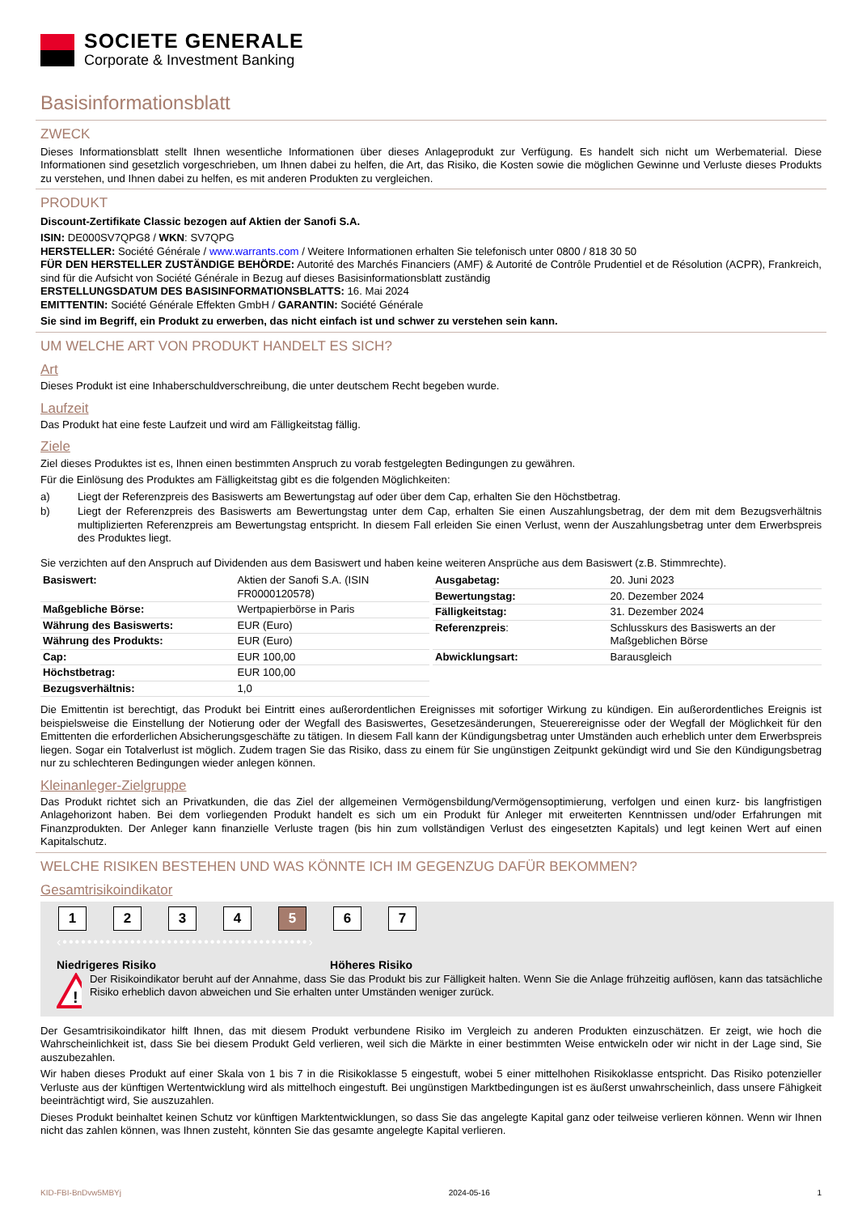SOCIETE GENERALE
Corporate & Investment Banking
Basisinformationsblatt
ZWECK
Dieses Informationsblatt stellt Ihnen wesentliche Informationen über dieses Anlageprodukt zur Verfügung. Es handelt sich nicht um Werbematerial. Diese Informationen sind gesetzlich vorgeschrieben, um Ihnen dabei zu helfen, die Art, das Risiko, die Kosten sowie die möglichen Gewinne und Verluste dieses Produkts zu verstehen, und Ihnen dabei zu helfen, es mit anderen Produkten zu vergleichen.
PRODUKT
Discount-Zertifikate Classic bezogen auf Aktien der Sanofi S.A.
ISIN: DE000SV7QPG8 / WKN: SV7QPG
HERSTELLER: Société Générale / www.warrants.com / Weitere Informationen erhalten Sie telefonisch unter 0800 / 818 30 50
FÜR DEN HERSTELLER ZUSTÄNDIGE BEHÖRDE: Autorité des Marchés Financiers (AMF) & Autorité de Contrôle Prudentiel et de Résolution (ACPR), Frankreich, sind für die Aufsicht von Société Générale in Bezug auf dieses Basisinformationsblatt zuständig
ERSTELLUNGSDATUM DES BASISINFORMATIONSBLATTS: 16. Mai 2024
EMITTENTIN: Société Générale Effekten GmbH / GARANTIN: Société Générale
Sie sind im Begriff, ein Produkt zu erwerben, das nicht einfach ist und schwer zu verstehen sein kann.
UM WELCHE ART VON PRODUKT HANDELT ES SICH?
Art
Dieses Produkt ist eine Inhaberschuldverschreibung, die unter deutschem Recht begeben wurde.
Laufzeit
Das Produkt hat eine feste Laufzeit und wird am Fälligkeitstag fällig.
Ziele
Ziel dieses Produktes ist es, Ihnen einen bestimmten Anspruch zu vorab festgelegten Bedingungen zu gewähren.
Für die Einlösung des Produktes am Fälligkeitstag gibt es die folgenden Möglichkeiten:
a) Liegt der Referenzpreis des Basiswerts am Bewertungstag auf oder über dem Cap, erhalten Sie den Höchstbetrag.
b) Liegt der Referenzpreis des Basiswerts am Bewertungstag unter dem Cap, erhalten Sie einen Auszahlungsbetrag, der dem mit dem Bezugsverhältnis multiplizierten Referenzpreis am Bewertungstag entspricht. In diesem Fall erleiden Sie einen Verlust, wenn der Auszahlungsbetrag unter dem Erwerbspreis des Produktes liegt.
Sie verzichten auf den Anspruch auf Dividenden aus dem Basiswert und haben keine weiteren Ansprüche aus dem Basiswert (z.B. Stimmrechte).
| Basiswert: | Aktien der Sanofi S.A. (ISIN FR0000120578) |
| Maßgebliche Börse: | Wertpapierbörse in Paris |
| Währung des Basiswerts: | EUR (Euro) |
| Währung des Produkts: | EUR (Euro) |
| Cap: | EUR 100,00 |
| Höchstbetrag: | EUR 100,00 |
| Bezugsverhältnis: | 1,0 |
| Ausgabetag: | 20. Juni 2023 |
| Bewertungstag: | 20. Dezember 2024 |
| Fälligkeitstag: | 31. Dezember 2024 |
| Referenzpreis : | Schlusskurs des Basiswerts an der Maßgeblichen Börse |
| Abwicklungsart: | Barausgleich |
Die Emittentin ist berechtigt, das Produkt bei Eintritt eines außerordentlichen Ereignisses mit sofortiger Wirkung zu kündigen. Ein außerordentliches Ereignis ist beispielsweise die Einstellung der Notierung oder der Wegfall des Basiswertes, Gesetzesänderungen, Steuerereignisse oder der Wegfall der Möglichkeit für den Emittenten die erforderlichen Absicherungsgeschäfte zu tätigen. In diesem Fall kann der Kündigungsbetrag unter Umständen auch erheblich unter dem Erwerbspreis liegen. Sogar ein Totalverlust ist möglich. Zudem tragen Sie das Risiko, dass zu einem für Sie ungünstigen Zeitpunkt gekündigt wird und Sie den Kündigungsbetrag nur zu schlechteren Bedingungen wieder anlegen können.
Kleinanleger-Zielgruppe
Das Produkt richtet sich an Privatkunden, die das Ziel der allgemeinen Vermögensbildung/Vermögensoptimierung, verfolgen und einen kurz- bis langfristigen Anlagehorizont haben. Bei dem vorliegenden Produkt handelt es sich um ein Produkt für Anleger mit erweiterten Kenntnissen und/oder Erfahrungen mit Finanzprodukten. Der Anleger kann finanzielle Verluste tragen (bis hin zum vollständigen Verlust des eingesetzten Kapitals) und legt keinen Wert auf einen Kapitalschutz.
WELCHE RISIKEN BESTEHEN UND WAS KÖNNTE ICH IM GEGENZUG DAFÜR BEKOMMEN?
Gesamtrisikoindikator
1 2 3 4 5 6 7
‹••••••••••••••••••••••••••••••••••••••••›
Niedrigeres Risiko Höheres Risiko
!
Der Risikoindikator beruht auf der Annahme, dass Sie das Produkt bis zur Fälligkeit halten. Wenn Sie die Anlage frühzeitig auflösen, kann das tatsächliche Risiko erheblich davon abweichen und Sie erhalten unter Umständen weniger zurück.
Der Gesamtrisikoindikator hilft Ihnen, das mit diesem Produkt verbundene Risiko im Vergleich zu anderen Produkten einzuschätzen. Er zeigt, wie hoch die Wahrscheinlichkeit ist, dass Sie bei diesem Produkt Geld verlieren, weil sich die Märkte in einer bestimmten Weise entwickeln oder wir nicht in der Lage sind, Sie auszubezahlen.
Wir haben dieses Produkt auf einer Skala von 1 bis 7 in die Risikoklasse 5 eingestuft, wobei 5 einer mittelhohen Risikoklasse entspricht. Das Risiko potenzieller Verluste aus der künftigen Wertentwicklung wird als mittelhoch eingestuft. Bei ungünstigen Marktbedingungen ist es äußerst unwahrscheinlich, dass unsere Fähigkeit beeinträchtigt wird, Sie auszuzahlen.
Dieses Produkt beinhaltet keinen Schutz vor künftigen Marktentwicklungen, so dass Sie das angelegte Kapital ganz oder teilweise verlieren können. Wenn wir Ihnen nicht das zahlen können, was Ihnen zusteht, könnten Sie das gesamte angelegte Kapital verlieren.
KID-FBI-BnDvw5MBYj 2024-05-16 1